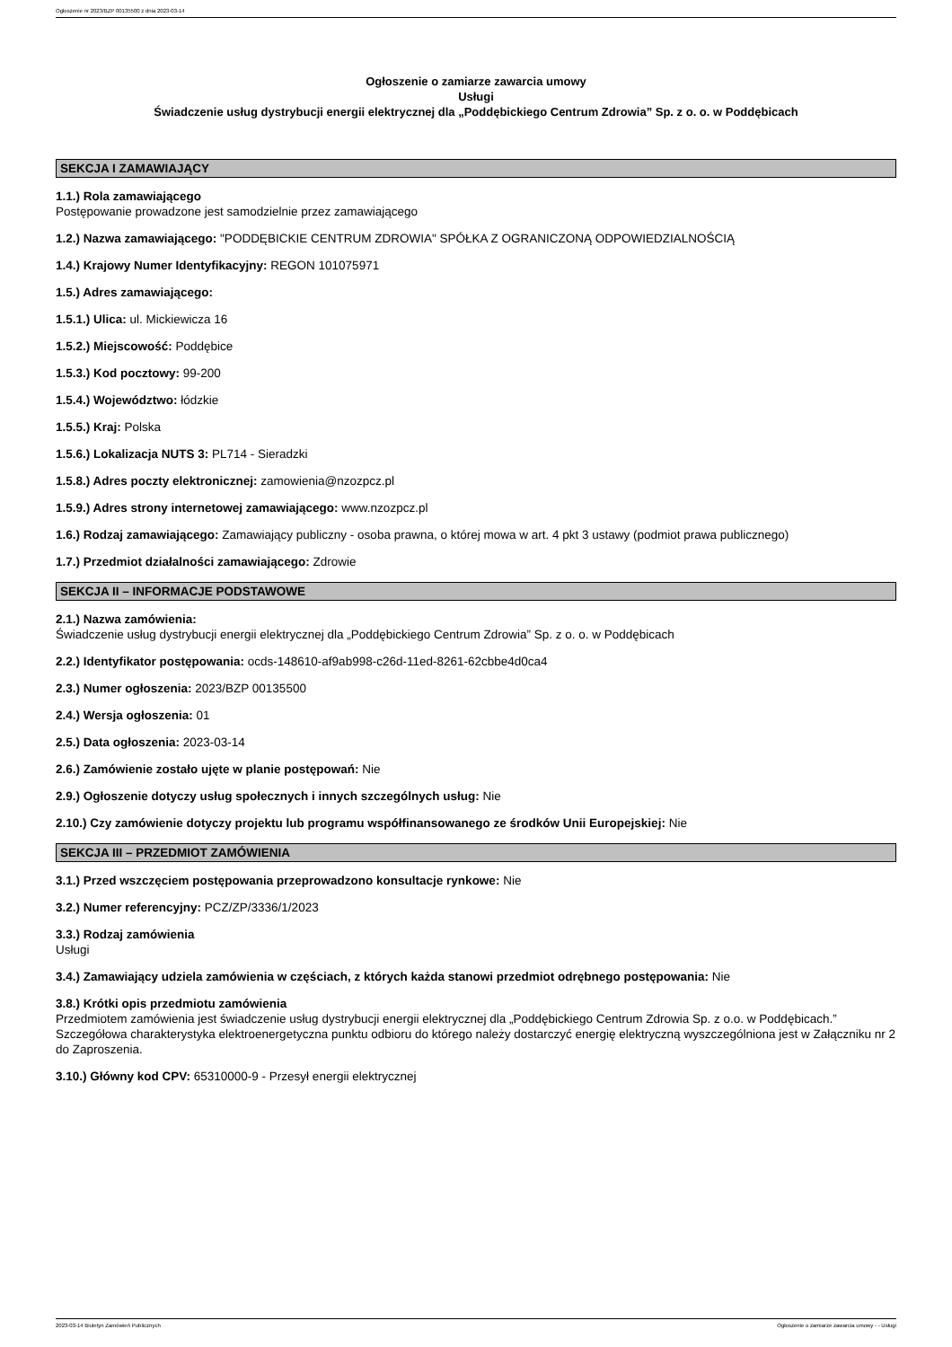Ogłoszenie nr 2023/BZP 00135500 z dnia 2023-03-14
Ogłoszenie o zamiarze zawarcia umowy
Usługi
Świadczenie usług dystrybucji energii elektrycznej dla „Poddębickiego Centrum Zdrowia” Sp. z o. o. w Poddębicach
SEKCJA I ZAMAWIAJĄCY
1.1.) Rola zamawiającego
Postępowanie prowadzone jest samodzielnie przez zamawiającego
1.2.) Nazwa zamawiającego: "PODDĘBICKIE CENTRUM ZDROWIA" SPÓŁKA Z OGRANICZONĄ ODPOWIEDZIALNOŚCIĄ
1.4.) Krajowy Numer Identyfikacyjny: REGON 101075971
1.5.) Adres zamawiającego:
1.5.1.) Ulica: ul. Mickiewicza 16
1.5.2.) Miejscowość: Poddębice
1.5.3.) Kod pocztowy: 99-200
1.5.4.) Województwo: łódzkie
1.5.5.) Kraj: Polska
1.5.6.) Lokalizacja NUTS 3: PL714 - Sieradzki
1.5.8.) Adres poczty elektronicznej: zamowienia@nzozpcz.pl
1.5.9.) Adres strony internetowej zamawiającego: www.nzozpcz.pl
1.6.) Rodzaj zamawiającego: Zamawiający publiczny - osoba prawna, o której mowa w art. 4 pkt 3 ustawy (podmiot prawa publicznego)
1.7.) Przedmiot działalności zamawiającego: Zdrowie
SEKCJA II – INFORMACJE PODSTAWOWE
2.1.) Nazwa zamówienia:
Świadczenie usług dystrybucji energii elektrycznej dla „Poddębickiego Centrum Zdrowia” Sp. z o. o. w Poddębicach
2.2.) Identyfikator postępowania: ocds-148610-af9ab998-c26d-11ed-8261-62cbbe4d0ca4
2.3.) Numer ogłoszenia: 2023/BZP 00135500
2.4.) Wersja ogłoszenia: 01
2.5.) Data ogłoszenia: 2023-03-14
2.6.) Zamówienie zostało ujęte w planie postępowań: Nie
2.9.) Ogłoszenie dotyczy usług społecznych i innych szczególnych usług: Nie
2.10.) Czy zamówienie dotyczy projektu lub programu współfinansowanego ze środków Unii Europejskiej: Nie
SEKCJA III – PRZEDMIOT ZAMÓWIENIA
3.1.) Przed wszczęciem postępowania przeprowadzono konsultacje rynkowe: Nie
3.2.) Numer referencyjny: PCZ/ZP/3336/1/2023
3.3.) Rodzaj zamówienia
Usługi
3.4.) Zamawiający udziela zamówienia w częściach, z których każda stanowi przedmiot odrębnego postępowania: Nie
3.8.) Krótki opis przedmiotu zamówienia
Przedmiotem zamówienia jest świadczenie usług dystrybucji energii elektrycznej dla „Poddębickiego Centrum Zdrowia Sp. z o.o. w Poddębicach.”
Szczegółowa charakterystyka elektroenergetyczna punktu odbioru do którego należy dostarczyć energię elektryczną wyszczególniona jest w Załączniku nr 2 do Zaproszenia.
3.10.) Główny kod CPV: 65310000-9 - Przesył energii elektrycznej
2023-03-14 Biuletyn Zamówień Publicznych Ogłoszenie o zamiarze zawarcia umowy - - Usługi